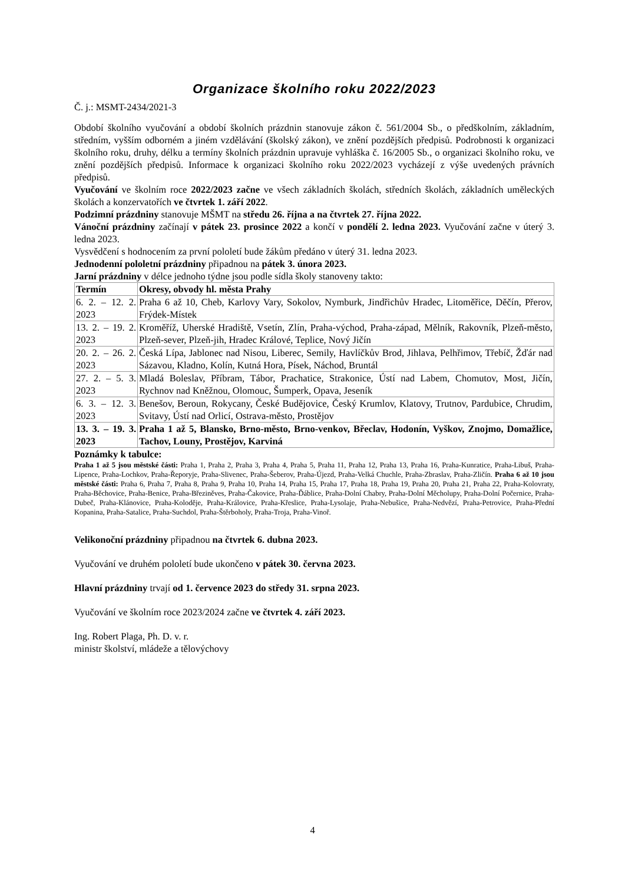Organizace školního roku 2022/2023
Č. j.: MSMT-2434/2021-3
Období školního vyučování a období školních prázdnin stanovuje zákon č. 561/2004 Sb., o předškolním, základním, středním, vyšším odborném a jiném vzdělávání (školský zákon), ve znění pozdějších předpisů. Podrobnosti k organizaci školního roku, druhy, délku a termíny školních prázdnin upravuje vyhláška č. 16/2005 Sb., o organizaci školního roku, ve znění pozdějších předpisů. Informace k organizaci školního roku 2022/2023 vycházejí z výše uvedených právních předpisů.
Vyučování ve školním roce 2022/2023 začne ve všech základních školách, středních školách, základních uměleckých školách a konzervatořích ve čtvrtek 1. září 2022.
Podzimní prázdniny stanovuje MŠMT na středu 26. října a na čtvrtek 27. října 2022.
Vánoční prázdniny začínají v pátek 23. prosince 2022 a končí v pondělí 2. ledna 2023. Vyučování začne v úterý 3. ledna 2023.
Vysvědčení s hodnocením za první pololetí bude žákům předáno v úterý 31. ledna 2023.
Jednodenní pololetní prázdniny připadnou na pátek 3. února 2023.
Jarní prázdniny v délce jednoho týdne jsou podle sídla školy stanoveny takto:
| Termín | Okresy, obvody hl. města Prahy |
| --- | --- |
| 6. 2. – 12. 2. 2023 | Praha 6 až 10, Cheb, Karlovy Vary, Sokolov, Nymburk, Jindřichův Hradec, Litoměřice, Děčín, Přerov, Frýdek-Místek |
| 13. 2. – 19. 2. 2023 | Kroměříž, Uherské Hradiště, Vsetín, Zlín, Praha-východ, Praha-západ, Mělník, Rakovník, Plzeň-město, Plzeň-sever, Plzeň-jih, Hradec Králové, Teplice, Nový Jičín |
| 20. 2. – 26. 2. 2023 | Česká Lípa, Jablonec nad Nisou, Liberec, Semily, Havlíčkův Brod, Jihlava, Pelhřimov, Třebíč, Žďár nad Sázavou, Kladno, Kolín, Kutná Hora, Písek, Náchod, Bruntál |
| 27. 2. – 5. 3. 2023 | Mladá Boleslav, Příbram, Tábor, Prachatice, Strakonice, Ústí nad Labem, Chomutov, Most, Jičín, Rychnov nad Kněžnou, Olomouc, Šumperk, Opava, Jeseník |
| 6. 3. – 12. 3. 2023 | Benešov, Beroun, Rokycany, České Budějovice, Český Krumlov, Klatovy, Trutnov, Pardubice, Chrudim, Svitavy, Ústí nad Orlicí, Ostrava-město, Prostějov |
| 13. 3. – 19. 3. 2023 | Praha 1 až 5, Blansko, Brno-město, Brno-venkov, Břeclav, Hodonín, Vyškov, Znojmo, Domažlice, Tachov, Louny, Prostějov, Karviná |
Poznámky k tabulce:
Praha 1 až 5 jsou městské části: Praha 1, Praha 2, Praha 3, Praha 4, Praha 5, Praha 11, Praha 12, Praha 13, Praha 16, Praha-Kunratice, Praha-Libuš, Praha-Lipence, Praha-Lochkov, Praha-Řeporyje, Praha-Slivenec, Praha-Šeberov, Praha-Újezd, Praha-Velká Chuchle, Praha-Zbraslav, Praha-Zličín. Praha 6 až 10 jsou městské části: Praha 6, Praha 7, Praha 8, Praha 9, Praha 10, Praha 14, Praha 15, Praha 17, Praha 18, Praha 19, Praha 20, Praha 21, Praha 22, Praha-Kolovraty, Praha-Běchovice, Praha-Benice, Praha-Březiněves, Praha-Čakovice, Praha-Ďáblice, Praha-Dolní Chabry, Praha-Dolní Měcholupy, Praha-Dolní Počernice, Praha-Dubeč, Praha-Klánovice, Praha-Koloděje, Praha-Královice, Praha-Křeslice, Praha-Lysolaje, Praha-Nebušice, Praha-Nedvězí, Praha-Petrovice, Praha-Přední Kopanina, Praha-Satalice, Praha-Suchdol, Praha-Štěrboholy, Praha-Troja, Praha-Vinoř.
Velikonoční prázdniny připadnou na čtvrtek 6. dubna 2023.
Vyučování ve druhém pololetí bude ukončeno v pátek 30. června 2023.
Hlavní prázdniny trvají od 1. července 2023 do středy 31. srpna 2023.
Vyučování ve školním roce 2023/2024 začne ve čtvrtek 4. září 2023.
Ing. Robert Plaga, Ph. D. v. r.
ministr školství, mládeže a tělovýchovy
4